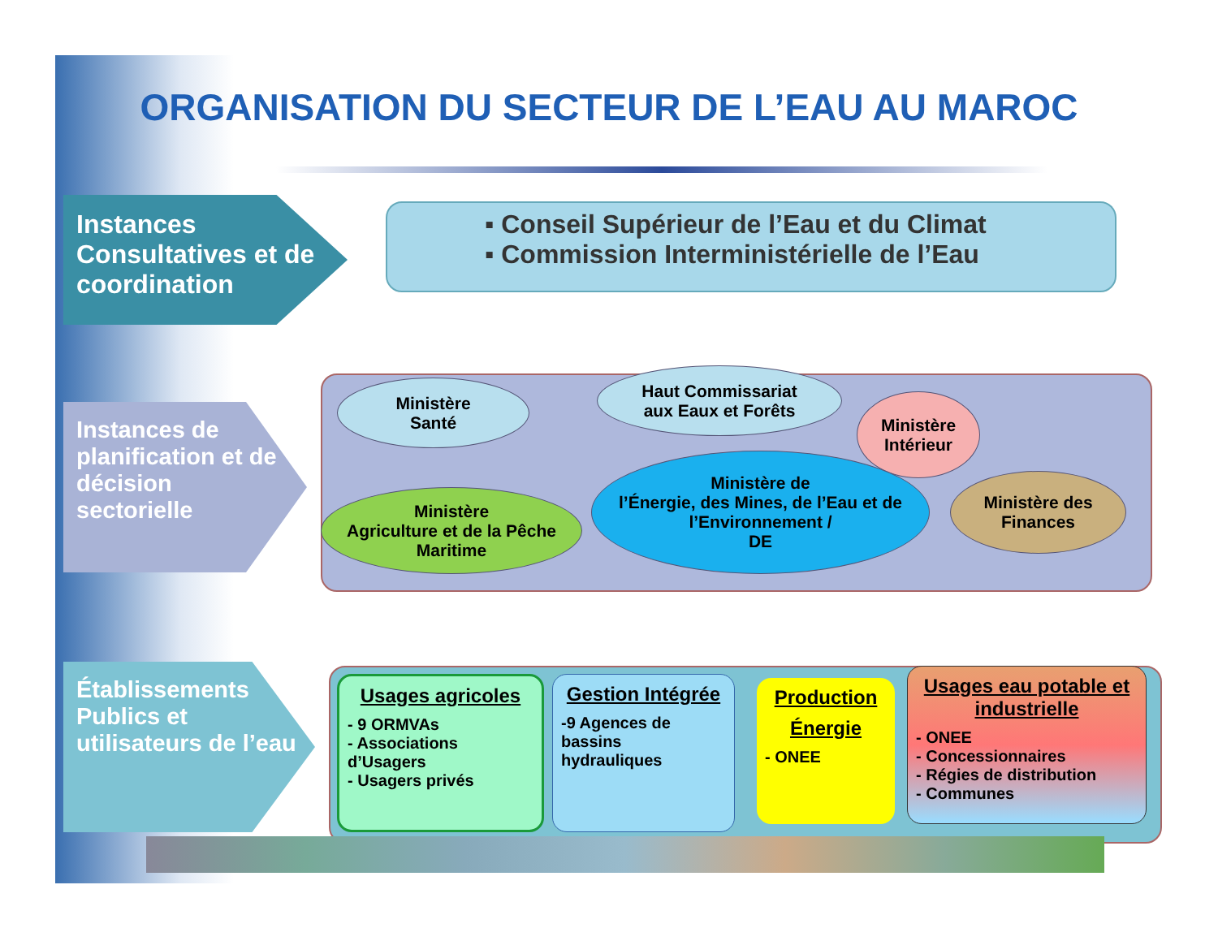ORGANISATION DU SECTEUR DE L’EAU AU MAROC
Instances Consultatives et de coordination
▪ Conseil Supérieur de l’Eau et du Climat
▪ Commission Interministérielle de l’Eau
Instances de planification et de décision sectorielle
Ministère
Santé
Haut Commissariat
aux Eaux et Forêts
Ministère
Intérieur
Ministère
Agriculture et de la Pêche
Maritime
Ministère de
l’Énergie, des Mines, de l’Eau et de l’Environnement /
DE
Ministère des Finances
Établissements Publics et utilisateurs de l’eau
Usages agricoles
- 9 ORMVAs
- Associations d’Usagers
- Usagers privés
Gestion Intégrée
-9 Agences de bassins hydrauliques
Production
Énergie
- ONEE
Usages eau potable et industrielle
- ONEE
- Concessionnaires
- Régies de distribution
- Communes